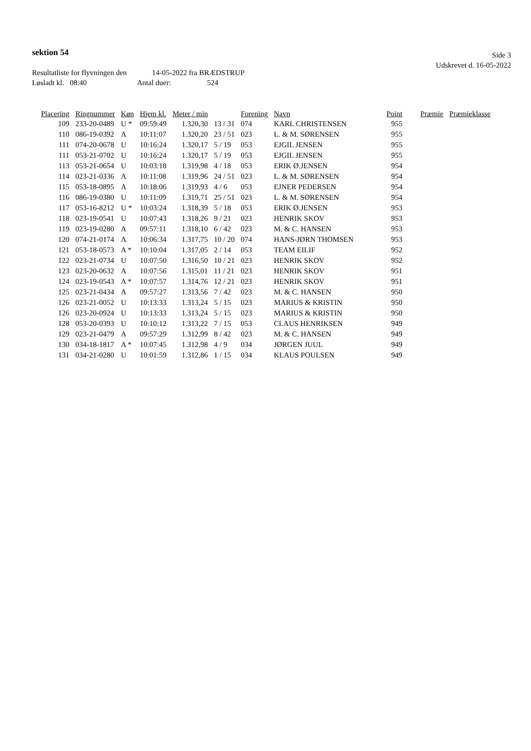Side 3
Udskrevet d. 16-05-2022
sektion 54
Resultatliste for flyvningen den 14-05-2022 fra BRÆDSTRUP
Løsladt kl. 08:40 Antal duer: 524
| Placering | Ringnummer | Køn | Hjem kl. | Meter / min | | Forening | Navn | Point | Præmie | Præmieklasse |
| --- | --- | --- | --- | --- | --- | --- | --- | --- | --- | --- |
| 109 | 233-20-0489 | U * | 09:59:49 | 1.320,30 | 13 / 31 | 074 | KARL CHRISTENSEN | 955 | | |
| 110 | 086-19-0392 | A | 10:11:07 | 1.320,20 | 23 / 51 | 023 | L. & M. SØRENSEN | 955 | | |
| 111 | 074-20-0678 | U | 10:16:24 | 1.320,17 | 5 / 19 | 053 | EJGIL JENSEN | 955 | | |
| 111 | 053-21-0702 | U | 10:16:24 | 1.320,17 | 5 / 19 | 053 | EJGIL JENSEN | 955 | | |
| 113 | 053-21-0654 | U | 10:03:18 | 1.319,98 | 4 / 18 | 053 | ERIK Ø.JENSEN | 954 | | |
| 114 | 023-21-0336 | A | 10:11:08 | 1.319,96 | 24 / 51 | 023 | L. & M. SØRENSEN | 954 | | |
| 115 | 053-18-0895 | A | 10:18:06 | 1.319,93 | 4 / 6 | 053 | EJNER PEDERSEN | 954 | | |
| 116 | 086-19-0380 | U | 10:11:09 | 1.319,71 | 25 / 51 | 023 | L. & M. SØRENSEN | 954 | | |
| 117 | 053-16-8212 | U * | 10:03:24 | 1.318,39 | 5 / 18 | 053 | ERIK Ø.JENSEN | 953 | | |
| 118 | 023-19-0541 | U | 10:07:43 | 1.318,26 | 9 / 21 | 023 | HENRIK SKOV | 953 | | |
| 119 | 023-19-0280 | A | 09:57:11 | 1.318,10 | 6 / 42 | 023 | M. & C. HANSEN | 953 | | |
| 120 | 074-21-0174 | A | 10:06:34 | 1.317,75 | 10 / 20 | 074 | HANS-JØRN THOMSEN | 953 | | |
| 121 | 053-18-0573 | A * | 10:10:04 | 1.317,05 | 2 / 14 | 053 | TEAM EILIF | 952 | | |
| 122 | 023-21-0734 | U | 10:07:50 | 1.316,50 | 10 / 21 | 023 | HENRIK SKOV | 952 | | |
| 123 | 023-20-0632 | A | 10:07:56 | 1.315,01 | 11 / 21 | 023 | HENRIK SKOV | 951 | | |
| 124 | 023-19-0543 | A * | 10:07:57 | 1.314,76 | 12 / 21 | 023 | HENRIK SKOV | 951 | | |
| 125 | 023-21-0434 | A | 09:57:27 | 1.313,56 | 7 / 42 | 023 | M. & C. HANSEN | 950 | | |
| 126 | 023-21-0052 | U | 10:13:33 | 1.313,24 | 5 / 15 | 023 | MARIUS & KRISTIN | 950 | | |
| 126 | 023-20-0924 | U | 10:13:33 | 1.313,24 | 5 / 15 | 023 | MARIUS & KRISTIN | 950 | | |
| 128 | 053-20-0393 | U | 10:10:12 | 1.313,22 | 7 / 15 | 053 | CLAUS HENRIKSEN | 949 | | |
| 129 | 023-21-0479 | A | 09:57:29 | 1.312,99 | 8 / 42 | 023 | M. & C. HANSEN | 949 | | |
| 130 | 034-18-1817 | A * | 10:07:45 | 1.312,98 | 4 / 9 | 034 | JØRGEN JUUL | 949 | | |
| 131 | 034-21-0280 | U | 10:01:59 | 1.312,86 | 1 / 15 | 034 | KLAUS POULSEN | 949 | | |